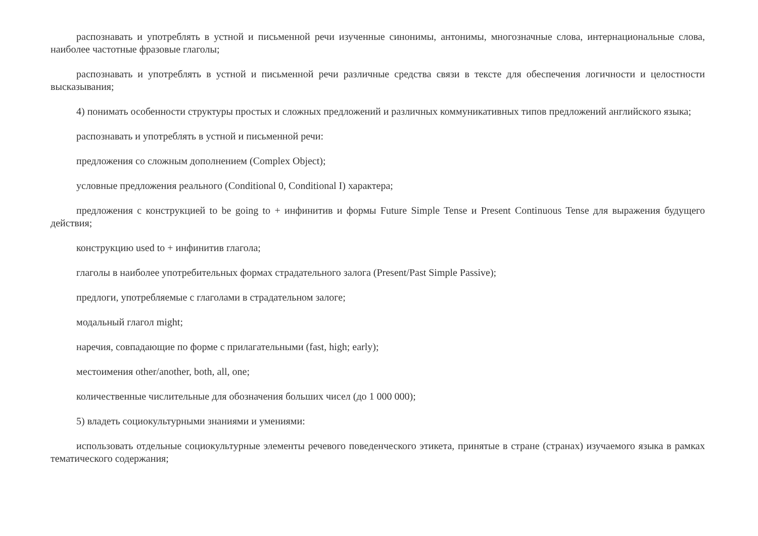распознавать и употреблять в устной и письменной речи изученные синонимы, антонимы, многозначные слова, интернациональные слова, наиболее частотные фразовые глаголы;
распознавать и употреблять в устной и письменной речи различные средства связи в тексте для обеспечения логичности и целостности высказывания;
4) понимать особенности структуры простых и сложных предложений и различных коммуникативных типов предложений английского языка;
распознавать и употреблять в устной и письменной речи:
предложения со сложным дополнением (Complex Object);
условные предложения реального (Conditional 0, Conditional I) характера;
предложения с конструкцией to be going to + инфинитив и формы Future Simple Tense и Present Continuous Tense для выражения будущего действия;
конструкцию used to + инфинитив глагола;
глаголы в наиболее употребительных формах страдательного залога (Present/Past Simple Passive);
предлоги, употребляемые с глаголами в страдательном залоге;
модальный глагол might;
наречия, совпадающие по форме с прилагательными (fast, high; early);
местоимения other/another, both, all, one;
количественные числительные для обозначения больших чисел (до 1 000 000);
5) владеть социокультурными знаниями и умениями:
использовать отдельные социокультурные элементы речевого поведенческого этикета, принятые в стране (странах) изучаемого языка в рамках тематического содержания;